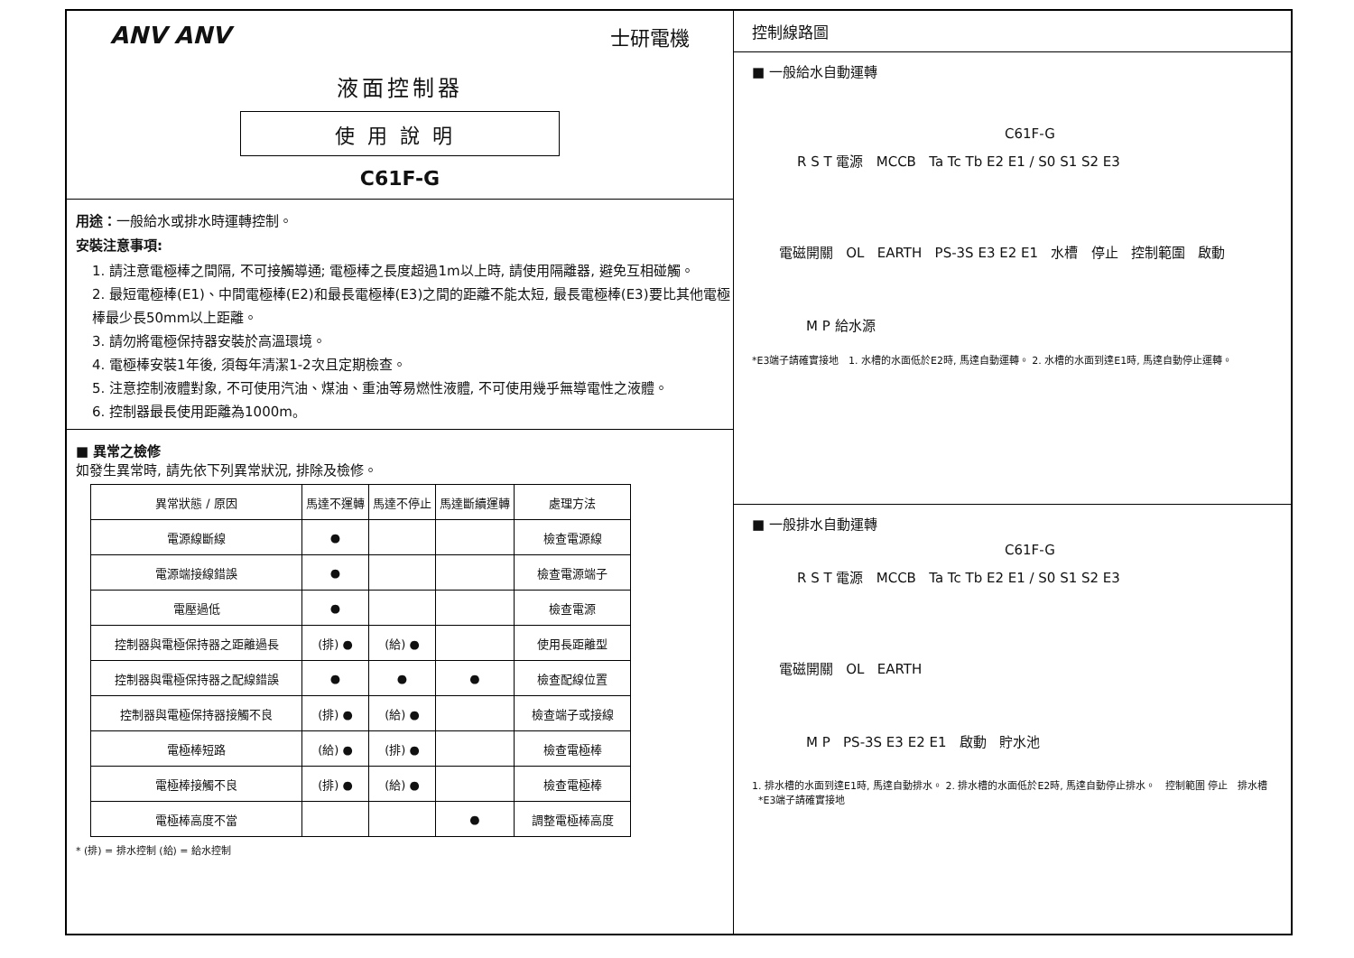ANV ANV 士研電機
液面控制器
使用說明
C61F-G
用途：一般給水或排水時運轉控制。
安裝注意事項:
1. 請注意電極棒之間隔, 不可接觸導通; 電極棒之長度超過1m以上時, 請使用隔離器, 避免互相碰觸。
2. 最短電極棒(E1)、中間電極棒(E2)和最長電極棒(E3)之間的距離不能太短, 最長電極棒(E3)要比其他電極棒最少長50mm以上距離。
3. 請勿將電極保持器安裝於高溫環境。
4. 電極棒安裝1年後, 須每年清潔1-2次且定期檢查。
5. 注意控制液體對象, 不可使用汽油、煤油、重油等易燃性液體, 不可使用幾乎無導電性之液體。
6. 控制器最長使用距離為1000m。
■ 異常之檢修
如發生異常時, 請先依下列異常狀況, 排除及檢修。
| 異常狀態 / 原因 | 馬達不運轉 | 馬達不停止 | 馬達斷續運轉 | 處理方法 |
| --- | --- | --- | --- | --- |
| 電源線斷線 | ● | | | 檢查電源線 |
| 電源端接線錯誤 | ● | | | 檢查電源端子 |
| 電壓過低 | ● | | | 檢查電源 |
| 控制器與電極保持器之距離過長 | (排) ● | (給) ● | | 使用長距離型 |
| 控制器與電極保持器之配線錯誤 | ● | ● | ● | 檢查配線位置 |
| 控制器與電極保持器接觸不良 | (排) ● | (給) ● | | 檢查端子或接線 |
| 電極棒短路 | (給) ● | (排) ● | | 檢查電極棒 |
| 電極棒接觸不良 | (排) ● | (給) ● | | 檢查電極棒 |
| 電極棒高度不當 | | | ● | 調整電極棒高度 |
* (排) = 排水控制 (給) = 給水控制
控制線路圖
■ 一般給水自動運轉
C61F-G
R S T 電源 MCCB Ta Tc Tb E2 E1 / S0 S1 S2 E3
電磁開關 OL EARTH PS-3S E3 E2 E1 水槽 停止 控制範圍 啟動
M P 給水源
*E3端子請確實接地 1. 水槽的水面低於E2時, 馬達自動運轉。 2. 水槽的水面到達E1時, 馬達自動停止運轉。
■ 一般排水自動運轉
C61F-G
R S T 電源 MCCB Ta Tc Tb E2 E1 / S0 S1 S2 E3
電磁開關 OL EARTH
M P PS-3S E3 E2 E1 啟動 貯水池
1. 排水槽的水面到達E1時, 馬達自動排水。 2. 排水槽的水面低於E2時, 馬達自動停止排水。 控制範圍 停止 排水槽 *E3端子請確實接地